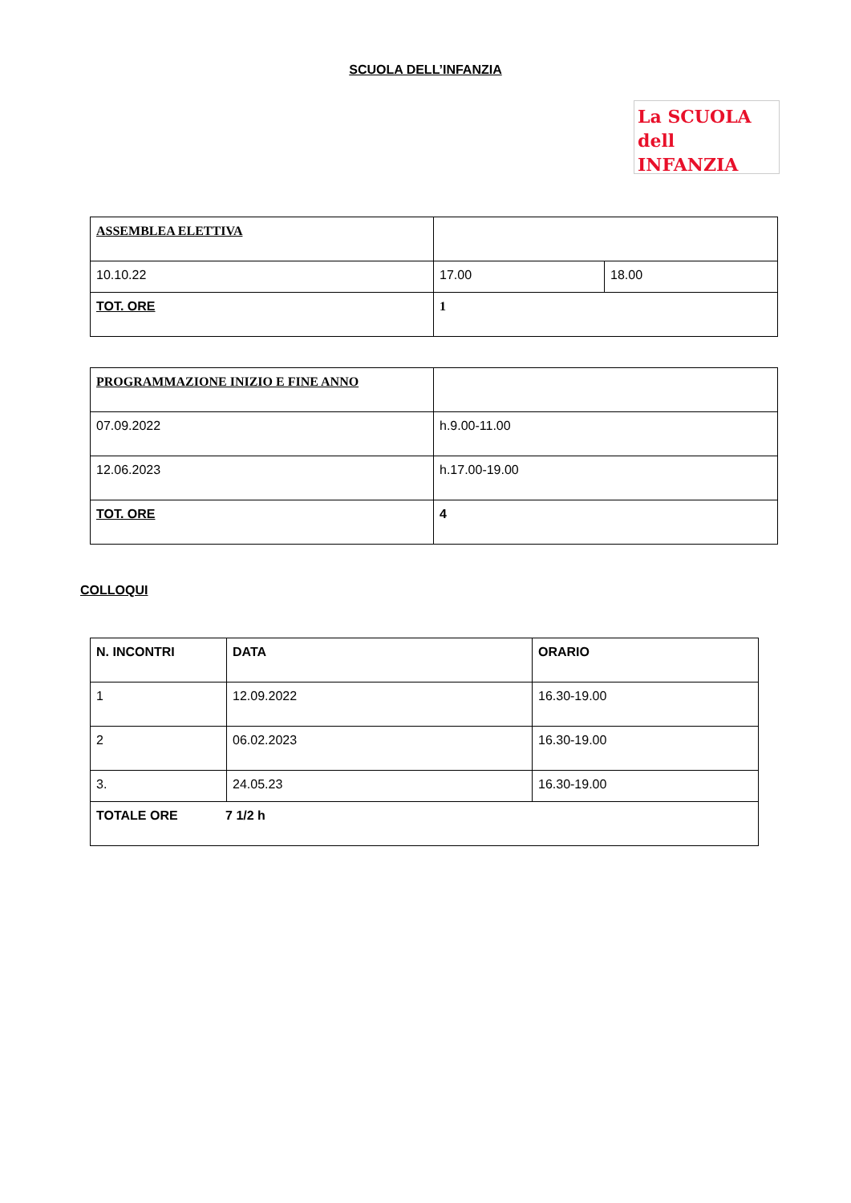SCUOLA DELL’INFANZIA
La SCUOLA
dell INFANZIA
| ASSEMBLEA ELETTIVA | | |
| 10.10.22 | 17.00 | 18.00 |
| TOT. ORE | 1 | |
| PROGRAMMAZIONE INIZIO E FINE ANNO | |
| 07.09.2022 | h.9.00-11.00 |
| 12.06.2023 | h.17.00-19.00 |
| TOT. ORE | 4 |
COLLOQUI
| N. INCONTRI | DATA | ORARIO |
| 1 | 12.09.2022 | 16.30-19.00 |
| 2 | 06.02.2023 | 16.30-19.00 |
| 3. | 24.05.23 | 16.30-19.00 |
| TOTALE ORE 7 1/2 h | | |